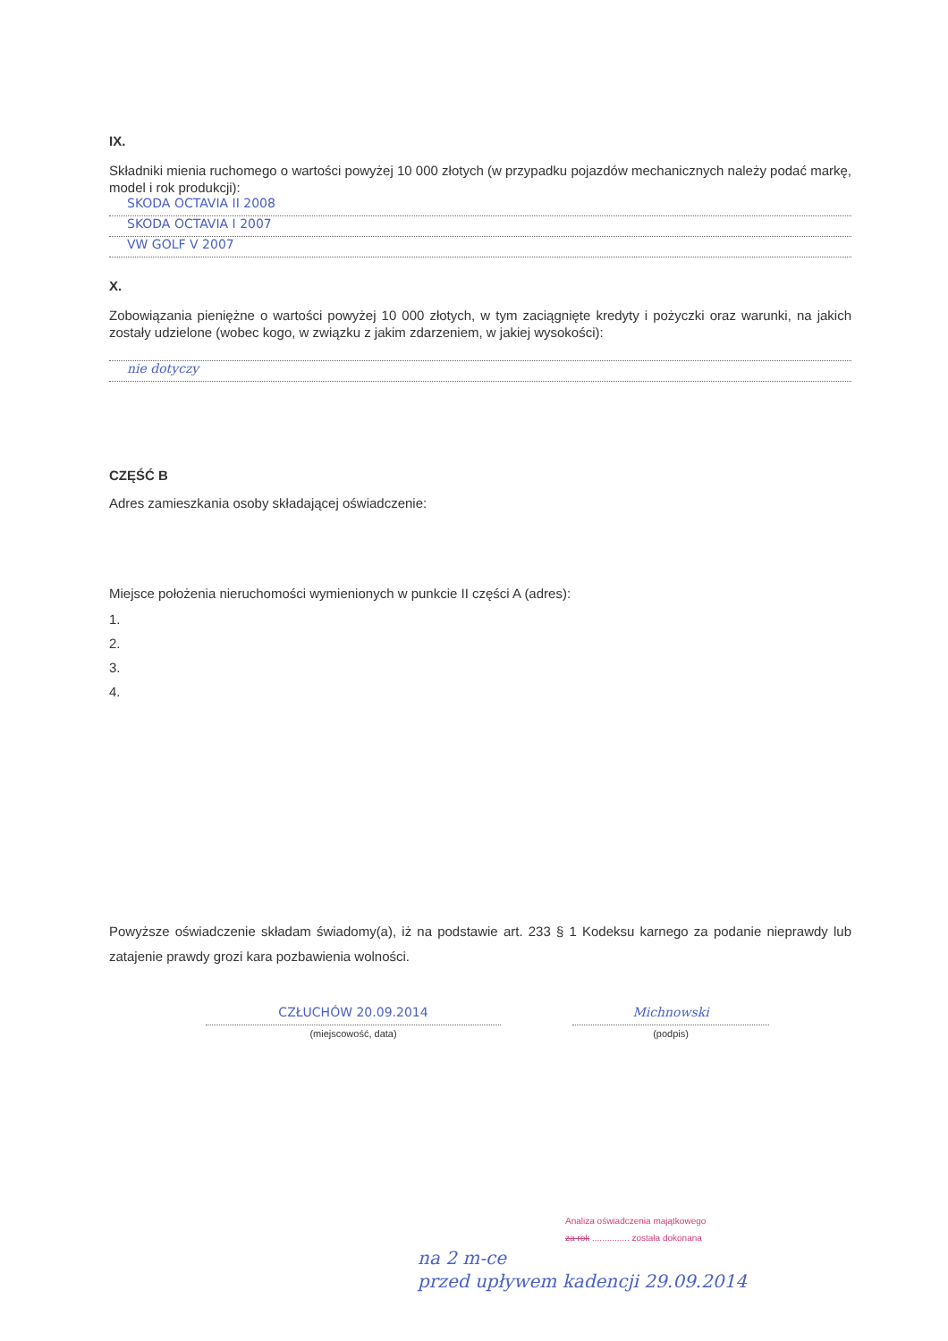IX.
Składniki mienia ruchomego o wartości powyżej 10 000 złotych (w przypadku pojazdów mechanicznych należy podać markę, model i rok produkcji):
SKODA OCTAVIA II 2008
SKODA OCTAVIA I 2007
VW GOLF V 2007
X.
Zobowiązania pieniężne o wartości powyżej 10 000 złotych, w tym zaciągnięte kredyty i pożyczki oraz warunki, na jakich zostały udzielone (wobec kogo, w związku z jakim zdarzeniem, w jakiej wysokości):
nie dotyczy
CZĘŚĆ B
Adres zamieszkania osoby składającej oświadczenie:
Miejsce położenia nieruchomości wymienionych w punkcie II części A (adres):
1.
2.
3.
4.
Powyższe oświadczenie składam świadomy(a), iż na podstawie art. 233 § 1 Kodeksu karnego za podanie nieprawdy lub zatajenie prawdy grozi kara pozbawienia wolności.
CZŁUCHÓW 20.09.2014
(miejscowość, data)
Michnowski
(podpis)
Analiza oświadczenia majątkowego
za rok ............... została dokonana
na 2 m-ce
przed upływem kadencji 29.09.2014